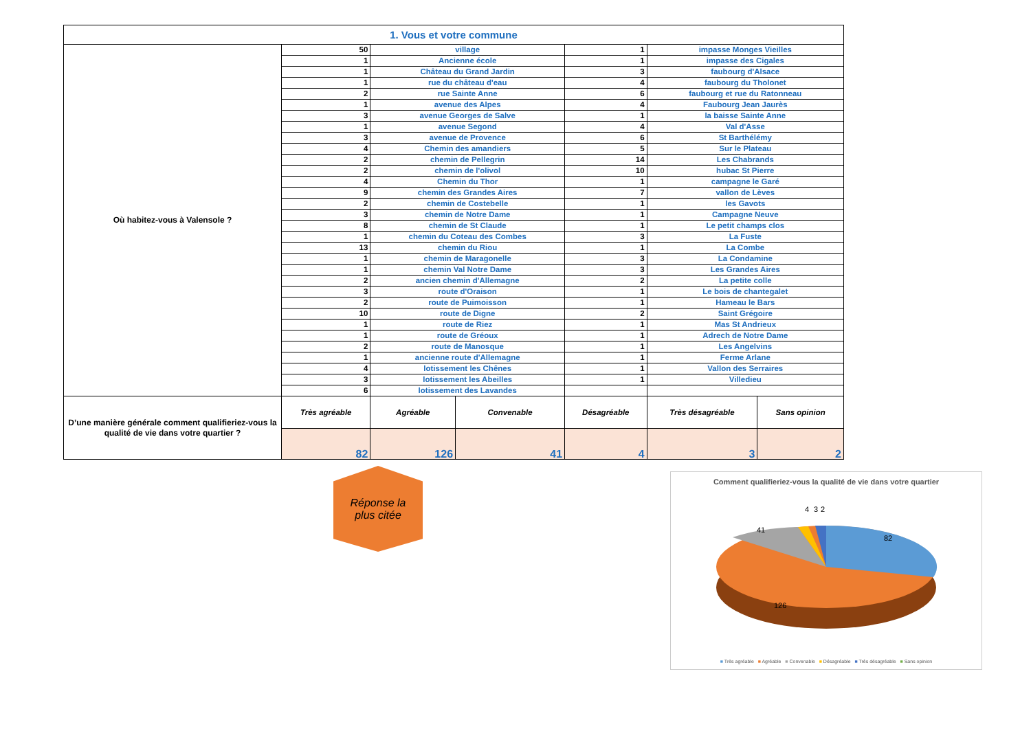| 1. Vous et votre commune | | | | | | |
| Où habitez-vous à Valensole ? | 50 | village | | 1 | impasse Monges Vieilles | |
| | 1 | Ancienne école | | 1 | impasse des Cigales | |
| | 1 | Château du Grand Jardin | | 3 | faubourg d'Alsace | |
| | 1 | rue du château d'eau | | 4 | faubourg du Tholonet | |
| | 2 | rue Sainte Anne | | 6 | faubourg et rue du Ratonneau | |
| | 1 | avenue des Alpes | | 4 | Faubourg Jean Jaurès | |
| | 3 | avenue Georges de Salve | | 1 | la baisse Sainte Anne | |
| | 1 | avenue Segond | | 4 | Val d'Asse | |
| | 3 | avenue de Provence | | 6 | St Barthélémy | |
| | 4 | Chemin des amandiers | | 5 | Sur le Plateau | |
| | 2 | chemin de Pellegrin | | 14 | Les Chabrands | |
| | 2 | chemin de l'olivol | | 10 | hubac St Pierre | |
| | 4 | Chemin du Thor | | 1 | campagne le Garé | |
| | 9 | chemin des Grandes Aires | | 7 | vallon de Lèves | |
| | 2 | chemin de Costebelle | | 1 | les Gavots | |
| | 3 | chemin de Notre Dame | | 1 | Campagne Neuve | |
| | 8 | chemin de St Claude | | 1 | Le petit champs clos | |
| | 1 | chemin du Coteau des Combes | | 3 | La Fuste | |
| | 13 | chemin du Riou | | 1 | La Combe | |
| | 1 | chemin de Maragonelle | | 3 | La Condamine | |
| | 1 | chemin Val Notre Dame | | 3 | Les Grandes Aires | |
| | 2 | ancien chemin d'Allemagne | | 2 | La petite colle | |
| | 3 | route d'Oraison | | 1 | Le bois de chantegalet | |
| | 2 | route de Puimoisson | | 1 | Hameau le Bars | |
| | 10 | route de Digne | | 2 | Saint Grégoire | |
| | 1 | route de Riez | | 1 | Mas St Andrieux | |
| | 1 | route de Gréoux | | 1 | Adrech de Notre Dame | |
| | 2 | route de Manosque | | 1 | Les Angelvins | |
| | 1 | ancienne route d'Allemagne | | 1 | Ferme Arlane | |
| | 4 | lotissement les Chênes | | 1 | Vallon des Serraires | |
| | 3 | lotissement les Abeilles | | 1 | Villedieu | |
| | 6 | lotissement des Lavandes | | | | |
| D’une manière générale comment qualifieriez-vous la qualité de vie dans votre quartier ? | Très agréable | Agréable | Convenable | Désagréable | Très désagréable | Sans opinion |
| | 82 | 126 | 41 | 4 | 3 | 2 |
Réponse la
plus citée
Comment qualifieriez-vous la qualité de vie dans votre quartier
41
82
126
4
3
2
■ Très agréable ■ Agréable ■ Convenable ■ Désagréable ■ Très désagréable ■ Sans opinion